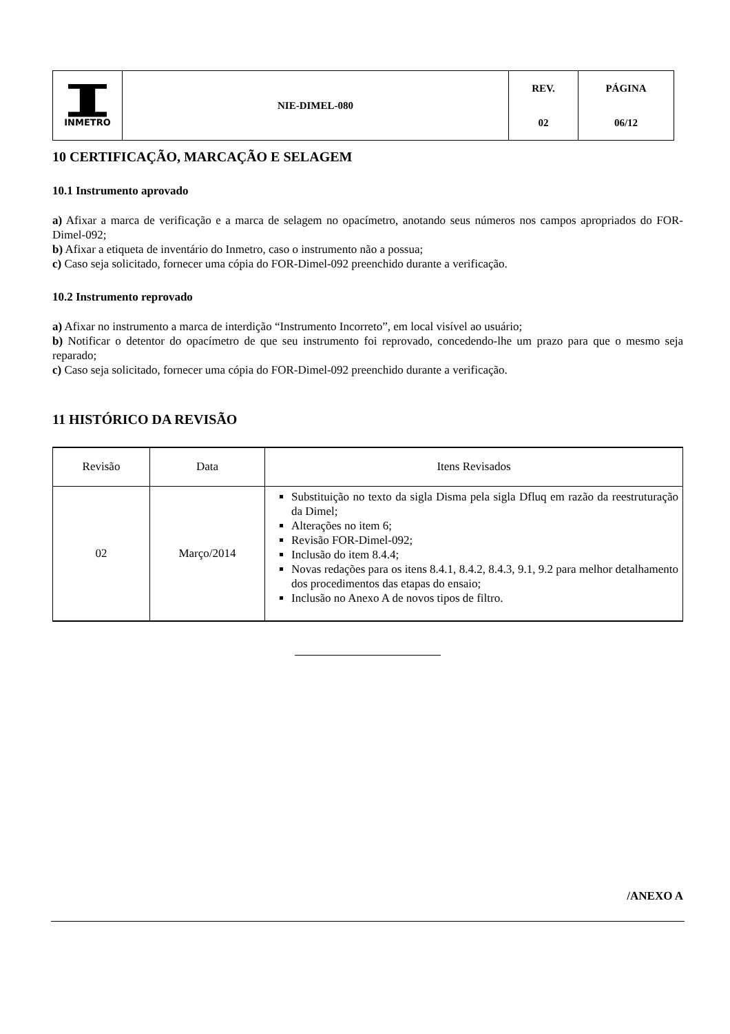| INMETRO | NIE-DIMEL-080 | REV. | PÁGINA |
| | | 02 | 06/12 |
10 CERTIFICAÇÃO, MARCAÇÃO E SELAGEM
10.1 Instrumento aprovado
a) Afixar a marca de verificação e a marca de selagem no opacímetro, anotando seus números nos campos apropriados do FOR-Dimel-092;
b) Afixar a etiqueta de inventário do Inmetro, caso o instrumento não a possua;
c) Caso seja solicitado, fornecer uma cópia do FOR-Dimel-092 preenchido durante a verificação.
10.2 Instrumento reprovado
a) Afixar no instrumento a marca de interdição “Instrumento Incorreto”, em local visível ao usuário;
b) Notificar o detentor do opacímetro de que seu instrumento foi reprovado, concedendo-lhe um prazo para que o mesmo seja reparado;
c) Caso seja solicitado, fornecer uma cópia do FOR-Dimel-092 preenchido durante a verificação.
11 HISTÓRICO DA REVISÃO
| Revisão | Data | Itens Revisados |
| --- | --- | --- |
| 02 | Março/2014 | Substituição no texto da sigla Disma pela sigla Dfluq em razão da reestruturação da Dimel; Alterações no item 6; Revisão FOR-Dimel-092; Inclusão do item 8.4.4; Novas redações para os itens 8.4.1, 8.4.2, 8.4.3, 9.1, 9.2 para melhor detalhamento dos procedimentos das etapas do ensaio; Inclusão no Anexo A de novos tipos de filtro. |
/ANEXO A